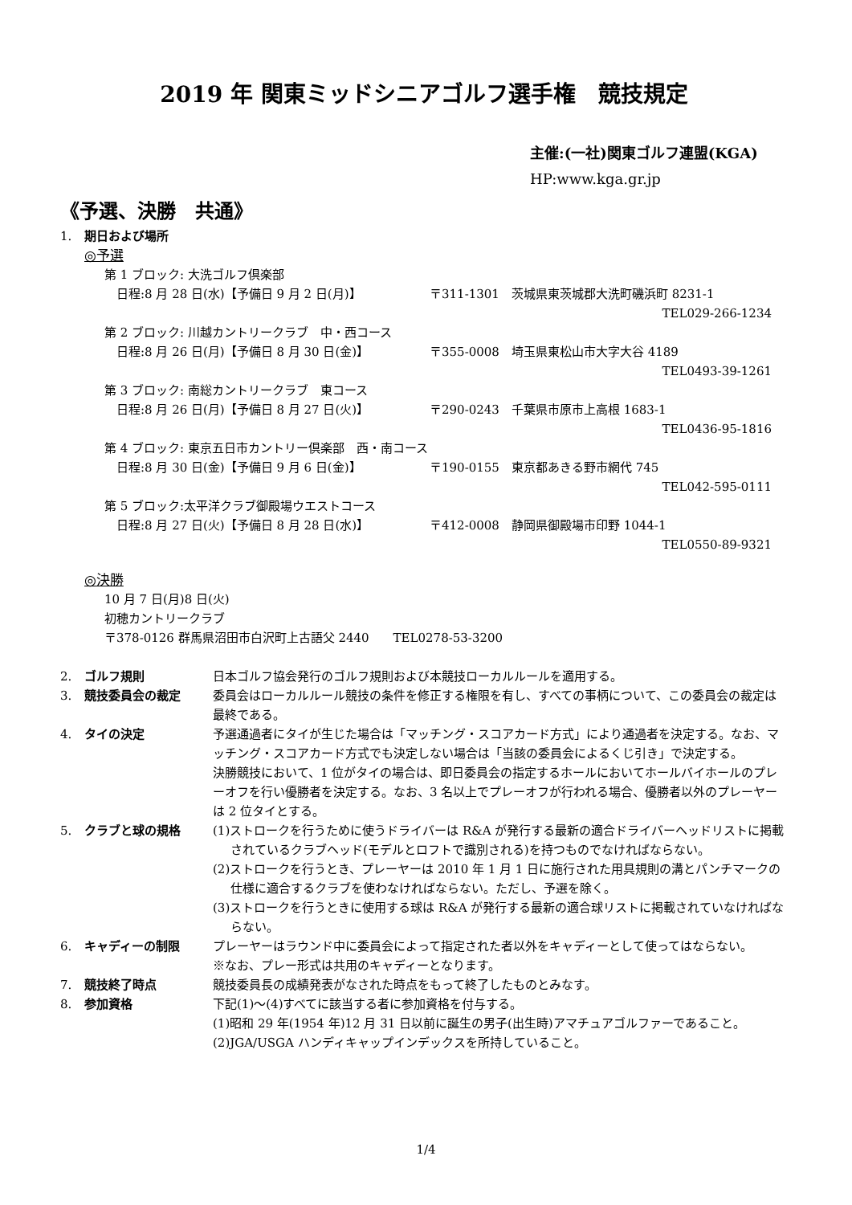2019 年 関東ミッドシニアゴルフ選手権　競技規定
主催:(一社)関東ゴルフ連盟(KGA)
HP:www.kga.gr.jp
《予選、決勝　共通》
1. 期日および場所
◎予選
第 1 ブロック: 大洗ゴルフ倶楽部
日程:8 月 28 日(水)【予備日 9 月 2 日(月)】 〒311-1301　茨城県東茨城郡大洗町磯浜町 8231-1
TEL029-266-1234
第 2 ブロック: 川越カントリークラブ　中・西コース
日程:8 月 26 日(月)【予備日 8 月 30 日(金)】 〒355-0008　埼玉県東松山市大字大谷 4189
TEL0493-39-1261
第 3 ブロック: 南総カントリークラブ　東コース
日程:8 月 26 日(月)【予備日 8 月 27 日(火)】 〒290-0243　千葉県市原市上高根 1683-1
TEL0436-95-1816
第 4 ブロック: 東京五日市カントリー倶楽部　西・南コース
日程:8 月 30 日(金)【予備日 9 月 6 日(金)】 〒190-0155　東京都あきる野市網代 745
TEL042-595-0111
第 5 ブロック:太平洋クラブ御殿場ウエストコース
日程:8 月 27 日(火)【予備日 8 月 28 日(水)】 〒412-0008　静岡県御殿場市印野 1044-1
TEL0550-89-9321
◎決勝
10 月 7 日(月)8 日(火)
初穂カントリークラブ
〒378-0126 群馬県沼田市白沢町上古語父 2440　　TEL0278-53-3200
2. ゴルフ規則 日本ゴルフ協会発行のゴルフ規則および本競技ローカルルールを適用する。
3. 競技委員会の裁定 委員会はローカルルール競技の条件を修正する権限を有し、すべての事柄について、この委員会の裁定は最終である。
4. タイの決定 予選通過者にタイが生じた場合は「マッチング・スコアカード方式」により通過者を決定する。なお、マッチング・スコアカード方式でも決定しない場合は「当該の委員会によるくじ引き」で決定する。
決勝競技において、1 位がタイの場合は、即日委員会の指定するホールにおいてホールバイホールのプレーオフを行い優勝者を決定する。なお、3 名以上でプレーオフが行われる場合、優勝者以外のプレーヤーは 2 位タイとする。
5. クラブと球の規格 (1)ストロークを行うために使うドライバーは R&A が発行する最新の適合ドライバーヘッドリストに掲載されているクラブヘッド(モデルとロフトで識別される)を持つものでなければならない。
(2)ストロークを行うとき、プレーヤーは 2010 年 1 月 1 日に施行された用具規則の溝とパンチマークの仕様に適合するクラブを使わなければならない。ただし、予選を除く。
(3)ストロークを行うときに使用する球は R&A が発行する最新の適合球リストに掲載されていなければならない。
6. キャディーの制限 プレーヤーはラウンド中に委員会によって指定された者以外をキャディーとして使ってはならない。
※なお、プレー形式は共用のキャディーとなります。
7. 競技終了時点 競技委員長の成績発表がなされた時点をもって終了したものとみなす。
8. 参加資格 下記(1)～(4)すべてに該当する者に参加資格を付与する。
(1)昭和 29 年(1954 年)12 月 31 日以前に誕生の男子(出生時)アマチュアゴルファーであること。
(2)JGA/USGA ハンディキャップインデックスを所持していること。
1/4